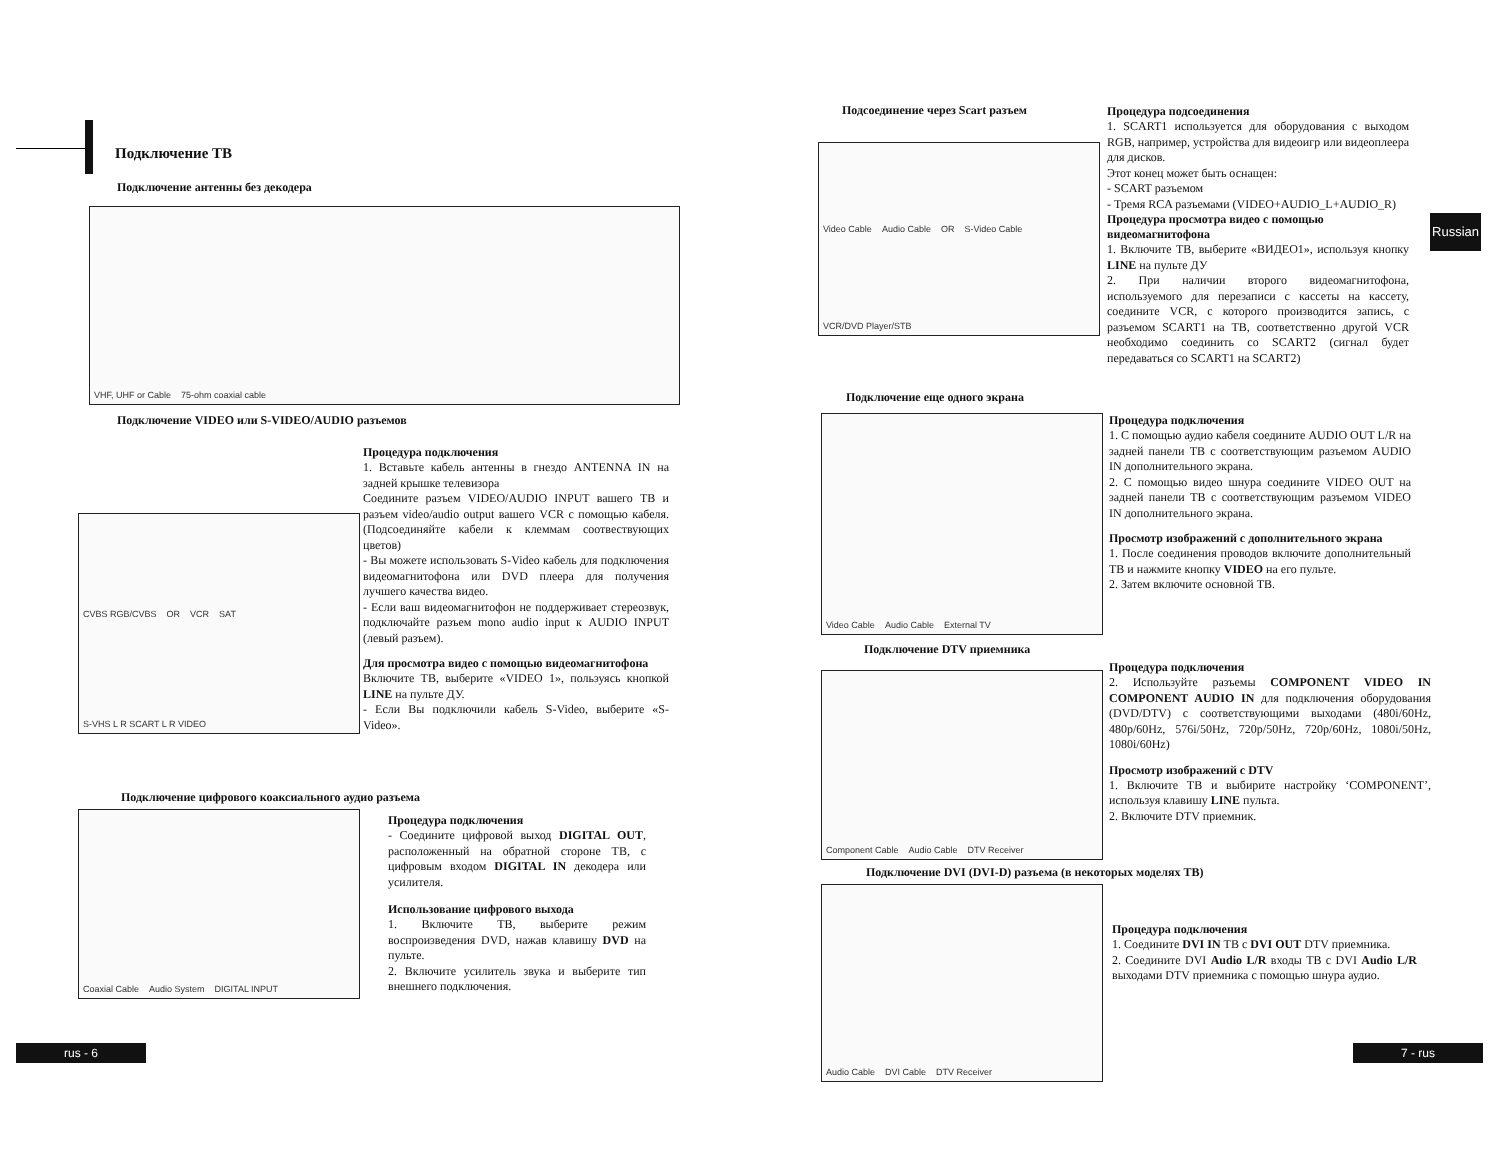Подключение ТВ
Подключение антенны без декодера
VHF, UHF or Cable 75-ohm coaxial cable
Подключение VIDEO или S-VIDEO/AUDIO разъемов
Процедура подключения
1. Вставьте кабель антенны в гнездо ANTENNA IN на задней крышке телевизора
Соедините разъем VIDEO/AUDIO INPUT вашего ТВ и разъем video/audio output вашего VCR с помощью кабеля. (Подсоединяйте кабели к клеммам соотвествующих цветов)
- Вы можете использовать S-Video кабель для подключения видеомагнитофона или DVD плеера для получения лучшего качества видео.
- Если ваш видеомагнитофон не поддерживает стереозвук, подключайте разъем mono audio input к AUDIO INPUT (левый разъем).
Для просмотра видео с помощью видеомагнитофона
Включите ТВ, выберите «VIDEO 1», пользуясь кнопкой LINE на пульте ДУ.
- Если Вы подключили кабель S-Video, выберите «S-Video».
CVBS RGB/CVBS OR VCR SAT S-VHS L R SCART L R VIDEO
Подключение цифрового коаксиального аудио разъема
Coaxial Cable Audio System DIGITAL INPUT
Процедура подключения
- Соедините цифровой выход DIGITAL OUT, расположенный на обратной стороне ТВ, с цифровым входом DIGITAL IN декодера или усилителя.
Использование цифрового выхода
1. Включите ТВ, выберите режим воспроизведения DVD, нажав клавишу DVD на пульте.
2. Включите усилитель звука и выберите тип внешнего подключения.
rus - 6
Подсоединение через Scart разъем
Video Cable Audio Cable OR S-Video Cable VCR/DVD Player/STB
Процедура подсоединения
1. SCART1 используется для оборудования с выходом RGB, например, устройства для видеоигр или видеоплеера для дисков.
Этот конец может быть оснащен:
- SCART разъемом
- Тремя RCA разъемами (VIDEO+AUDIO_L+AUDIO_R)
Процедура просмотра видео с помощью видеомагнитофона
1. Включите ТВ, выберите «ВИДЕО1», используя кнопку LINE на пульте ДУ
2. При наличии второго видеомагнитофона, используемого для перезаписи с кассеты на кассету, соедините VCR, с которого производится запись, с разъемом SCART1 на ТВ, соответственно другой VCR необходимо соединить со SCART2 (сигнал будет передаваться со SCART1 на SCART2)
Russian
Подключение еще одного экрана
Video Cable Audio Cable External TV
Процедура подключения
1. С помощью аудио кабеля соедините AUDIO OUT L/R на задней панели ТВ с соответствующим разъемом AUDIO IN дополнительного экрана.
2. С помощью видео шнура соедините VIDEO OUT на задней панели ТВ с соответствующим разъемом VIDEO IN дополнительного экрана.
Просмотр изображений с дополнительного экрана
1. После соединения проводов включите дополнительный ТВ и нажмите кнопку VIDEO на его пульте.
2. Затем включите основной ТВ.
Подключение DTV приемника
Component Cable Audio Cable DTV Receiver
Процедура подключения
2. Используйте разъемы COMPONENT VIDEO IN COMPONENT AUDIO IN для подключения оборудования (DVD/DTV) с соответствующими выходами (480i/60Hz, 480p/60Hz, 576i/50Hz, 720p/50Hz, 720p/60Hz, 1080i/50Hz, 1080i/60Hz)
Просмотр изображений с DTV
1. Включите ТВ и выбирите настройку ‘COMPONENT’, используя клавишу LINE пульта.
2. Включите DTV приемник.
Подключение DVI (DVI-D) разъема (в некоторых моделях ТВ)
Audio Cable DVI Cable DTV Receiver
Процедура подключения
1. Соедините DVI IN ТВ с DVI OUT DTV приемника.
2. Соедините DVI Audio L/R входы ТВ с DVI Audio L/R выходами DTV приемника с помощью шнура аудио.
7 - rus